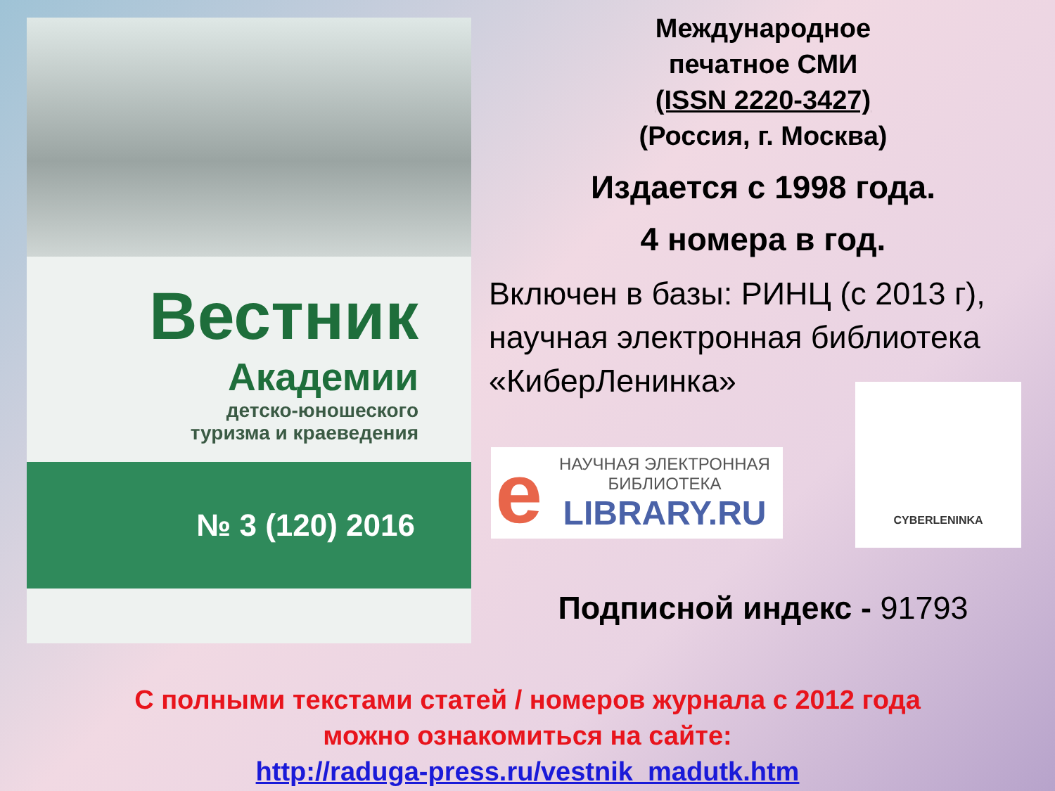Вестник
Академии
детско-юношеского
туризма и краеведения
№ 3 (120) 2016
Международное
печатное СМИ
(ISSN 2220-3427)
(Россия, г. Москва)
Издается с 1998 года.
4 номера в год.
Включен в базы: РИНЦ (с 2013 г), научная электронная библиотека «КиберЛенинка»
e
НАУЧНАЯ ЭЛЕКТРОННАЯ БИБЛИОТЕКА
LIBRARY.RU
CYBERLENINKA
Подписной индекс - 91793
С полными текстами статей / номеров журнала с 2012 года
можно ознакомиться на сайте:
http://raduga-press.ru/vestnik_madutk.htm